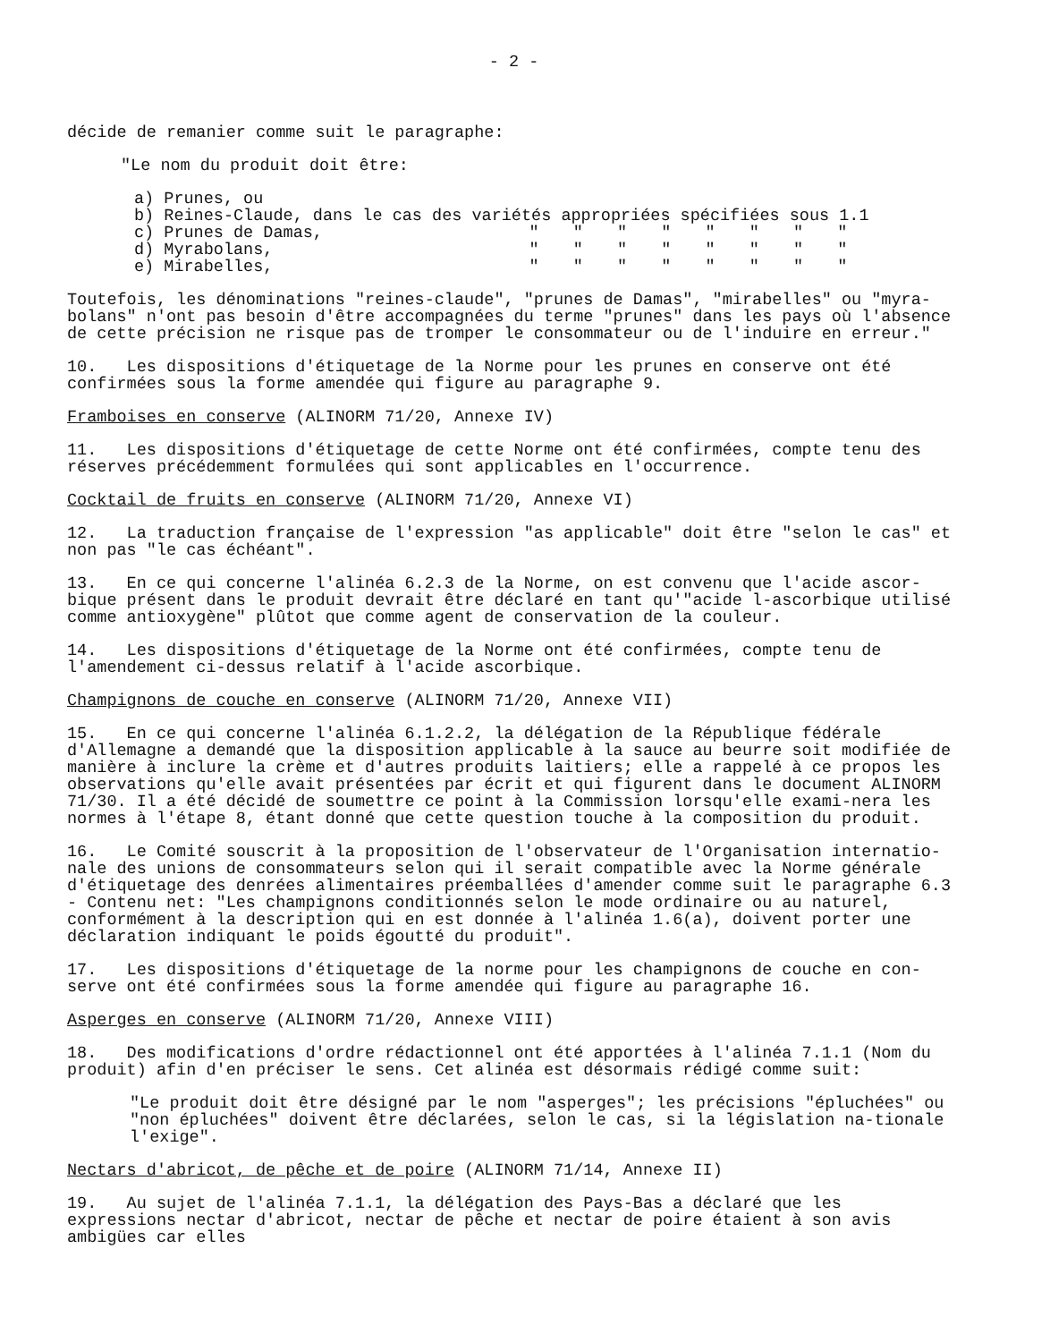- 2 -
décide de remanier comme suit le paragraphe:
"Le nom du produit doit être:
| a) Prunes, ou | | | | | | | | |
| b) Reines-Claude, dans le cas des variétés appropriées spécifiées sous 1.1 | | | | | | | | |
| c) Prunes de Damas, | " | " | " | " | " | " | " | " |
| d) Myrabolans, | " | " | " | " | " | " | " | " |
| e) Mirabelles, | " | " | " | " | " | " | " | " |
Toutefois, les dénominations "reines-claude", "prunes de Damas", "mirabelles" ou "myra-bolans" n'ont pas besoin d'être accompagnées du terme "prunes" dans les pays où l'absence de cette précision ne risque pas de tromper le consommateur ou de l'induire en erreur."
10. Les dispositions d'étiquetage de la Norme pour les prunes en conserve ont été confirmées sous la forme amendée qui figure au paragraphe 9.
Framboises en conserve (ALINORM 71/20, Annexe IV)
11. Les dispositions d'étiquetage de cette Norme ont été confirmées, compte tenu des réserves précédemment formulées qui sont applicables en l'occurrence.
Cocktail de fruits en conserve (ALINORM 71/20, Annexe VI)
12. La traduction française de l'expression "as applicable" doit être "selon le cas" et non pas "le cas échéant".
13. En ce qui concerne l'alinéa 6.2.3 de la Norme, on est convenu que l'acide ascor-bique présent dans le produit devrait être déclaré en tant qu'"acide l-ascorbique utilisé comme antioxygène" plûtot que comme agent de conservation de la couleur.
14. Les dispositions d'étiquetage de la Norme ont été confirmées, compte tenu de l'amendement ci-dessus relatif à l'acide ascorbique.
Champignons de couche en conserve (ALINORM 71/20, Annexe VII)
15. En ce qui concerne l'alinéa 6.1.2.2, la délégation de la République fédérale d'Allemagne a demandé que la disposition applicable à la sauce au beurre soit modifiée de manière à inclure la crème et d'autres produits laitiers; elle a rappelé à ce propos les observations qu'elle avait présentées par écrit et qui figurent dans le document ALINORM 71/30. Il a été décidé de soumettre ce point à la Commission lorsqu'elle exami-nera les normes à l'étape 8, étant donné que cette question touche à la composition du produit.
16. Le Comité souscrit à la proposition de l'observateur de l'Organisation internatio-nale des unions de consommateurs selon qui il serait compatible avec la Norme générale d'étiquetage des denrées alimentaires préemballées d'amender comme suit le paragraphe 6.3 - Contenu net: "Les champignons conditionnés selon le mode ordinaire ou au naturel, conformément à la description qui en est donnée à l'alinéa 1.6(a), doivent porter une déclaration indiquant le poids égoutté du produit".
17. Les dispositions d'étiquetage de la norme pour les champignons de couche en con-serve ont été confirmées sous la forme amendée qui figure au paragraphe 16.
Asperges en conserve (ALINORM 71/20, Annexe VIII)
18. Des modifications d'ordre rédactionnel ont été apportées à l'alinéa 7.1.1 (Nom du produit) afin d'en préciser le sens. Cet alinéa est désormais rédigé comme suit:
"Le produit doit être désigné par le nom "asperges"; les précisions "épluchées" ou "non épluchées" doivent être déclarées, selon le cas, si la législation na-tionale l'exige".
Nectars d'abricot, de pêche et de poire (ALINORM 71/14, Annexe II)
19. Au sujet de l'alinéa 7.1.1, la délégation des Pays-Bas a déclaré que les expressions nectar d'abricot, nectar de pêche et nectar de poire étaient à son avis ambigües car elles